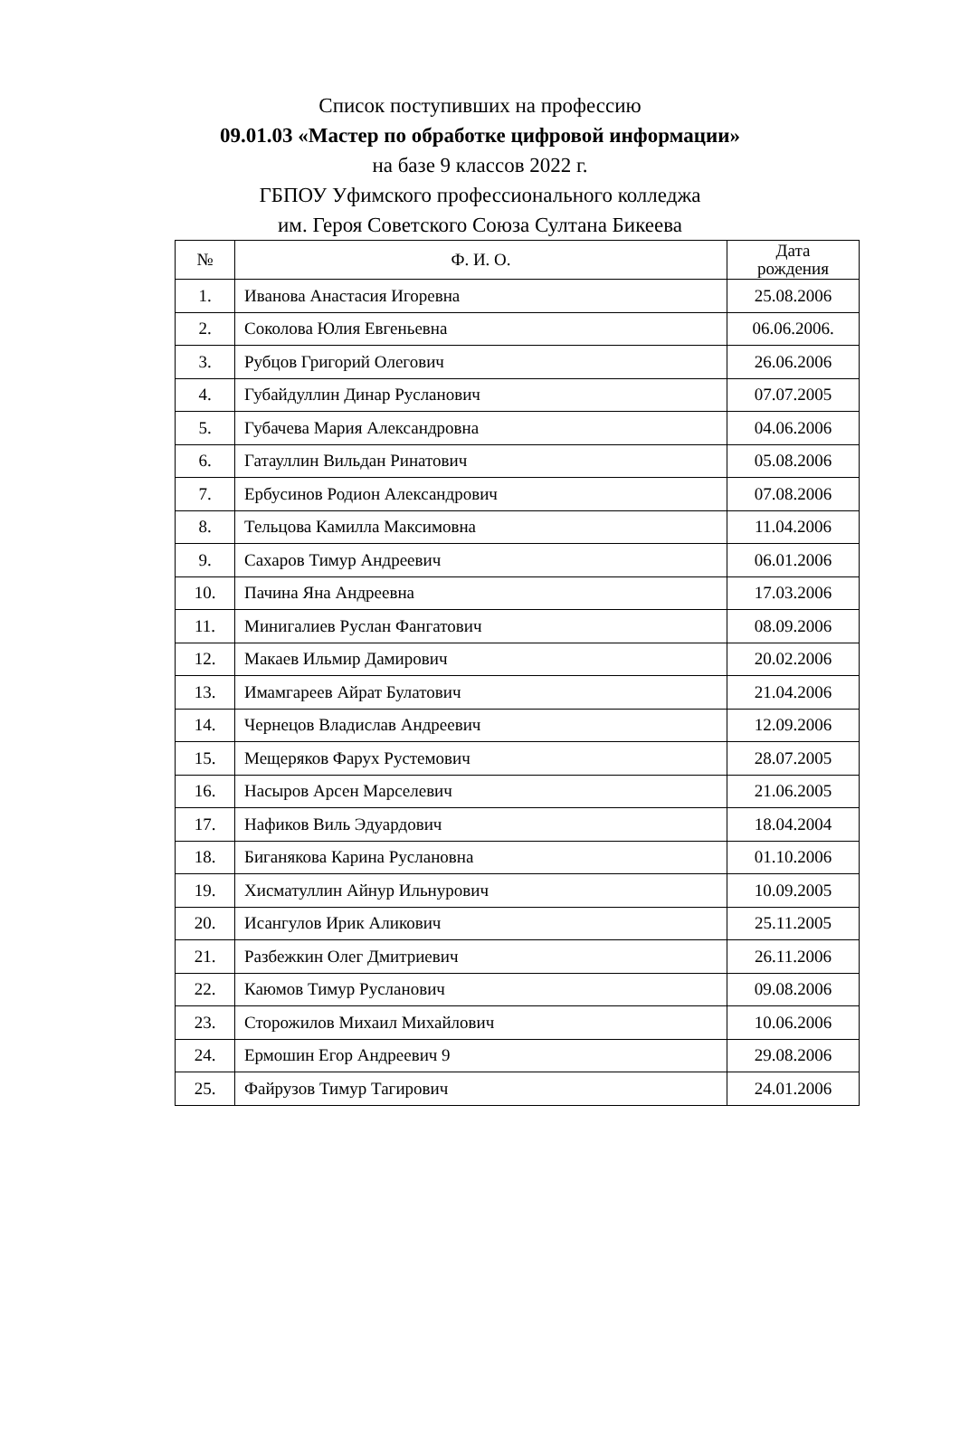Список поступивших на профессию
09.01.03 «Мастер по обработке цифровой информации»
на базе 9 классов 2022 г.
ГБПОУ Уфимского профессионального колледжа
им. Героя Советского Союза Султана Бикеева
| № | Ф. И. О. | Дата рождения |
| --- | --- | --- |
| 1. | Иванова Анастасия Игоревна | 25.08.2006 |
| 2. | Соколова Юлия Евгеньевна | 06.06.2006. |
| 3. | Рубцов Григорий Олегович | 26.06.2006 |
| 4. | Губайдуллин Динар Русланович | 07.07.2005 |
| 5. | Губачева Мария Александровна | 04.06.2006 |
| 6. | Гатауллин Вильдан Ринатович | 05.08.2006 |
| 7. | Ербусинов Родион Александрович | 07.08.2006 |
| 8. | Тельцова Камилла Максимовна | 11.04.2006 |
| 9. | Сахаров Тимур Андреевич | 06.01.2006 |
| 10. | Пачина Яна Андреевна | 17.03.2006 |
| 11. | Минигалиев Руслан Фангатович | 08.09.2006 |
| 12. | Макаев Ильмир Дамирович | 20.02.2006 |
| 13. | Имамгареев Айрат Булатович | 21.04.2006 |
| 14. | Чернецов Владислав Андреевич | 12.09.2006 |
| 15. | Мещеряков Фарух Рустемович | 28.07.2005 |
| 16. | Насыров Арсен Марселевич | 21.06.2005 |
| 17. | Нафиков Виль Эдуардович | 18.04.2004 |
| 18. | Биганякова Карина Руслановна | 01.10.2006 |
| 19. | Хисматуллин Айнур Ильнурович | 10.09.2005 |
| 20. | Исангулов Ирик Аликович | 25.11.2005 |
| 21. | Разбежкин Олег Дмитриевич | 26.11.2006 |
| 22. | Каюмов Тимур Русланович | 09.08.2006 |
| 23. | Сторожилов Михаил Михайлович | 10.06.2006 |
| 24. | Ермошин Егор Андреевич 9 | 29.08.2006 |
| 25. | Файрузов Тимур Тагирович | 24.01.2006 |